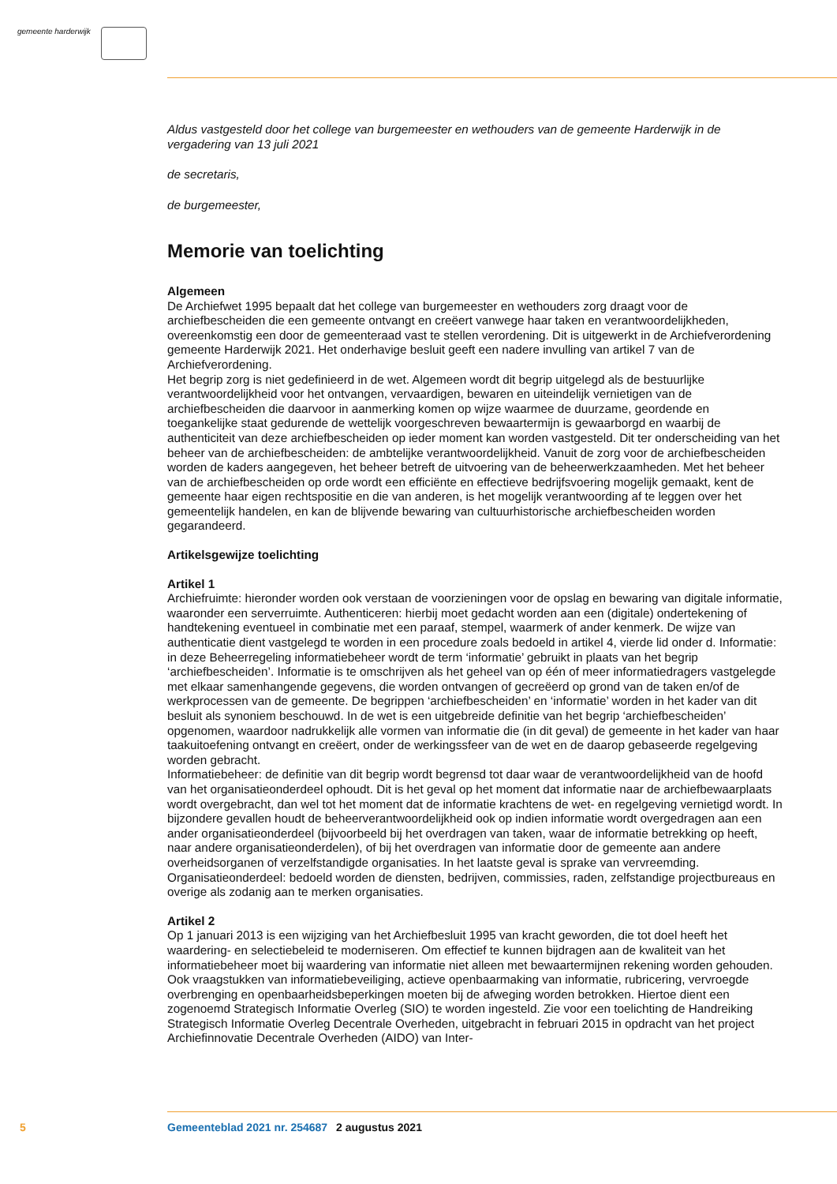gemeente harderwijk
Aldus vastgesteld door het college van burgemeester en wethouders van de gemeente Harderwijk in de vergadering van 13 juli 2021
de secretaris,
de burgemeester,
Memorie van toelichting
Algemeen
De Archiefwet 1995 bepaalt dat het college van burgemeester en wethouders zorg draagt voor de archiefbescheiden die een gemeente ontvangt en creëert vanwege haar taken en verantwoordelijkheden, overeenkomstig een door de gemeenteraad vast te stellen verordening. Dit is uitgewerkt in de Archiefverordening gemeente Harderwijk 2021. Het onderhavige besluit geeft een nadere invulling van artikel 7 van de Archiefverordening.
Het begrip zorg is niet gedefinieerd in de wet. Algemeen wordt dit begrip uitgelegd als de bestuurlijke verantwoordelijkheid voor het ontvangen, vervaardigen, bewaren en uiteindelijk vernietigen van de archiefbescheiden die daarvoor in aanmerking komen op wijze waarmee de duurzame, geordende en toegankelijke staat gedurende de wettelijk voorgeschreven bewaartermijn is gewaarborgd en waarbij de authenticiteit van deze archiefbescheiden op ieder moment kan worden vastgesteld. Dit ter onderscheiding van het beheer van de archiefbescheiden: de ambtelijke verantwoordelijkheid. Vanuit de zorg voor de archiefbescheiden worden de kaders aangegeven, het beheer betreft de uitvoering van de beheerwerkzaamheden. Met het beheer van de archiefbescheiden op orde wordt een efficiënte en effectieve bedrijfsvoering mogelijk gemaakt, kent de gemeente haar eigen rechtspositie en die van anderen, is het mogelijk verantwoording af te leggen over het gemeentelijk handelen, en kan de blijvende bewaring van cultuurhistorische archiefbescheiden worden gegarandeerd.
Artikelsgewijze toelichting
Artikel 1
Archiefruimte: hieronder worden ook verstaan de voorzieningen voor de opslag en bewaring van digitale informatie, waaronder een serverruimte. Authenticeren: hierbij moet gedacht worden aan een (digitale) ondertekening of handtekening eventueel in combinatie met een paraaf, stempel, waarmerk of ander kenmerk. De wijze van authenticatie dient vastgelegd te worden in een procedure zoals bedoeld in artikel 4, vierde lid onder d. Informatie: in deze Beheerregeling informatiebeheer wordt de term ‘informatie’ gebruikt in plaats van het begrip ‘archiefbescheiden’. Informatie is te omschrijven als het geheel van op één of meer informatiedragers vastgelegde met elkaar samenhangende gegevens, die worden ontvangen of gecreëerd op grond van de taken en/of de werkprocessen van de gemeente. De begrippen ‘archiefbescheiden’ en ‘informatie’ worden in het kader van dit besluit als synoniem beschouwd. In de wet is een uitgebreide definitie van het begrip ‘archiefbescheiden’ opgenomen, waardoor nadrukkelijk alle vormen van informatie die (in dit geval) de gemeente in het kader van haar taakuitoefening ontvangt en creëert, onder de werkingssfeer van de wet en de daarop gebaseerde regelgeving worden gebracht.
Informatiebeheer: de definitie van dit begrip wordt begrensd tot daar waar de verantwoordelijkheid van de hoofd van het organisatieonderdeel ophoudt. Dit is het geval op het moment dat informatie naar de archiefbewaarplaats wordt overgebracht, dan wel tot het moment dat de informatie krachtens de wet- en regelgeving vernietigd wordt. In bijzondere gevallen houdt de beheerverantwoordelijkheid ook op indien informatie wordt overgedragen aan een ander organisatieonderdeel (bijvoorbeeld bij het overdragen van taken, waar de informatie betrekking op heeft, naar andere organisatieonderdelen), of bij het overdragen van informatie door de gemeente aan andere overheidsorganen of verzelfstandigde organisaties. In het laatste geval is sprake van vervreemding. Organisatieonderdeel: bedoeld worden de diensten, bedrijven, commissies, raden, zelfstandige projectbureaus en overige als zodanig aan te merken organisaties.
Artikel 2
Op 1 januari 2013 is een wijziging van het Archiefbesluit 1995 van kracht geworden, die tot doel heeft het waardering- en selectiebeleid te moderniseren. Om effectief te kunnen bijdragen aan de kwaliteit van het informatiebeheer moet bij waardering van informatie niet alleen met bewaartermijnen rekening worden gehouden. Ook vraagstukken van informatiebeveiliging, actieve openbaarmaking van informatie, rubricering, vervroegde overbrenging en openbaarheidsbeperkingen moeten bij de afweging worden betrokken. Hiertoe dient een zogenoemd Strategisch Informatie Overleg (SIO) te worden ingesteld. Zie voor een toelichting de Handreiking Strategisch Informatie Overleg Decentrale Overheden, uitgebracht in februari 2015 in opdracht van het project Archiefinnovatie Decentrale Overheden (AIDO) van Inter-
5 Gemeenteblad 2021 nr. 254687 2 augustus 2021